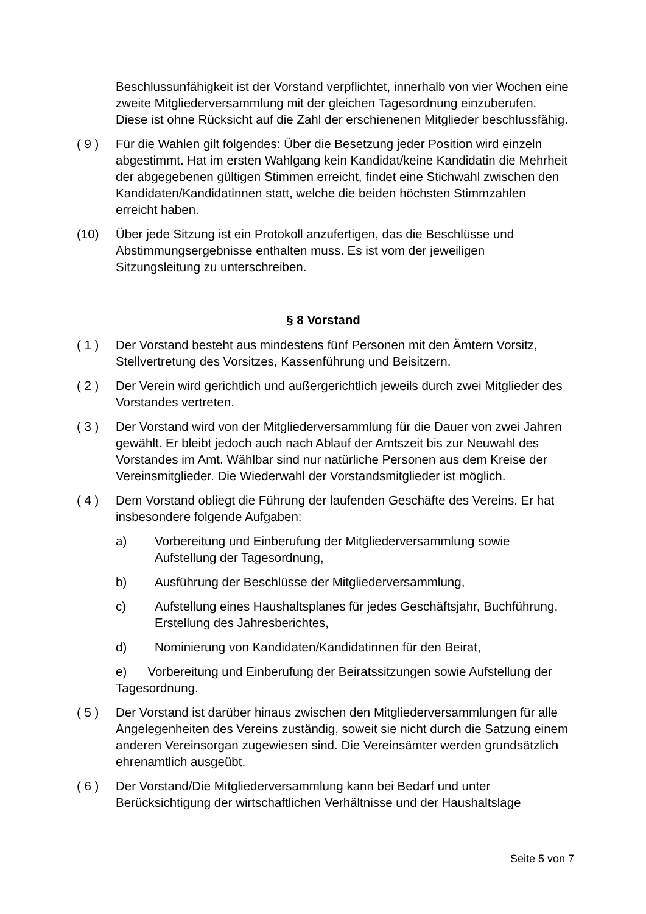Beschlussunfähigkeit ist der Vorstand verpflichtet, innerhalb von vier Wochen eine zweite Mitgliederversammlung mit der gleichen Tagesordnung einzuberufen. Diese ist ohne Rücksicht auf die Zahl der erschienenen Mitglieder beschlussfähig.
( 9 ) Für die Wahlen gilt folgendes: Über die Besetzung jeder Position wird einzeln abgestimmt. Hat im ersten Wahlgang kein Kandidat/keine Kandidatin die Mehrheit der abgegebenen gültigen Stimmen erreicht, findet eine Stichwahl zwischen den Kandidaten/Kandidatinnen statt, welche die beiden höchsten Stimmzahlen erreicht haben.
(10) Über jede Sitzung ist ein Protokoll anzufertigen, das die Beschlüsse und Abstimmungsergebnisse enthalten muss. Es ist vom der jeweiligen Sitzungsleitung zu unterschreiben.
§ 8 Vorstand
( 1 ) Der Vorstand besteht aus mindestens fünf Personen mit den Ämtern Vorsitz, Stellvertretung des Vorsitzes, Kassenführung und Beisitzern.
( 2 ) Der Verein wird gerichtlich und außergerichtlich jeweils durch zwei Mitglieder des Vorstandes vertreten.
( 3 ) Der Vorstand wird von der Mitgliederversammlung für die Dauer von zwei Jahren gewählt. Er bleibt jedoch auch nach Ablauf der Amtszeit bis zur Neuwahl des Vorstandes im Amt. Wählbar sind nur natürliche Personen aus dem Kreise der Vereinsmitglieder. Die Wiederwahl der Vorstandsmitglieder ist möglich.
( 4 ) Dem Vorstand obliegt die Führung der laufenden Geschäfte des Vereins. Er hat insbesondere folgende Aufgaben:
a) Vorbereitung und Einberufung der Mitgliederversammlung sowie Aufstellung der Tagesordnung,
b) Ausführung der Beschlüsse der Mitgliederversammlung,
c) Aufstellung eines Haushaltsplanes für jedes Geschäftsjahr, Buchführung, Erstellung des Jahresberichtes,
d) Nominierung von Kandidaten/Kandidatinnen für den Beirat,
e) Vorbereitung und Einberufung der Beiratssitzungen sowie Aufstellung der Tagesordnung.
( 5 ) Der Vorstand ist darüber hinaus zwischen den Mitgliederversammlungen für alle Angelegenheiten des Vereins zuständig, soweit sie nicht durch die Satzung einem anderen Vereinsorgan zugewiesen sind. Die Vereinsämter werden grundsätzlich ehrenamtlich ausgeübt.
( 6 ) Der Vorstand/Die Mitgliederversammlung kann bei Bedarf und unter Berücksichtigung der wirtschaftlichen Verhältnisse und der Haushaltslage
Seite 5 von 7